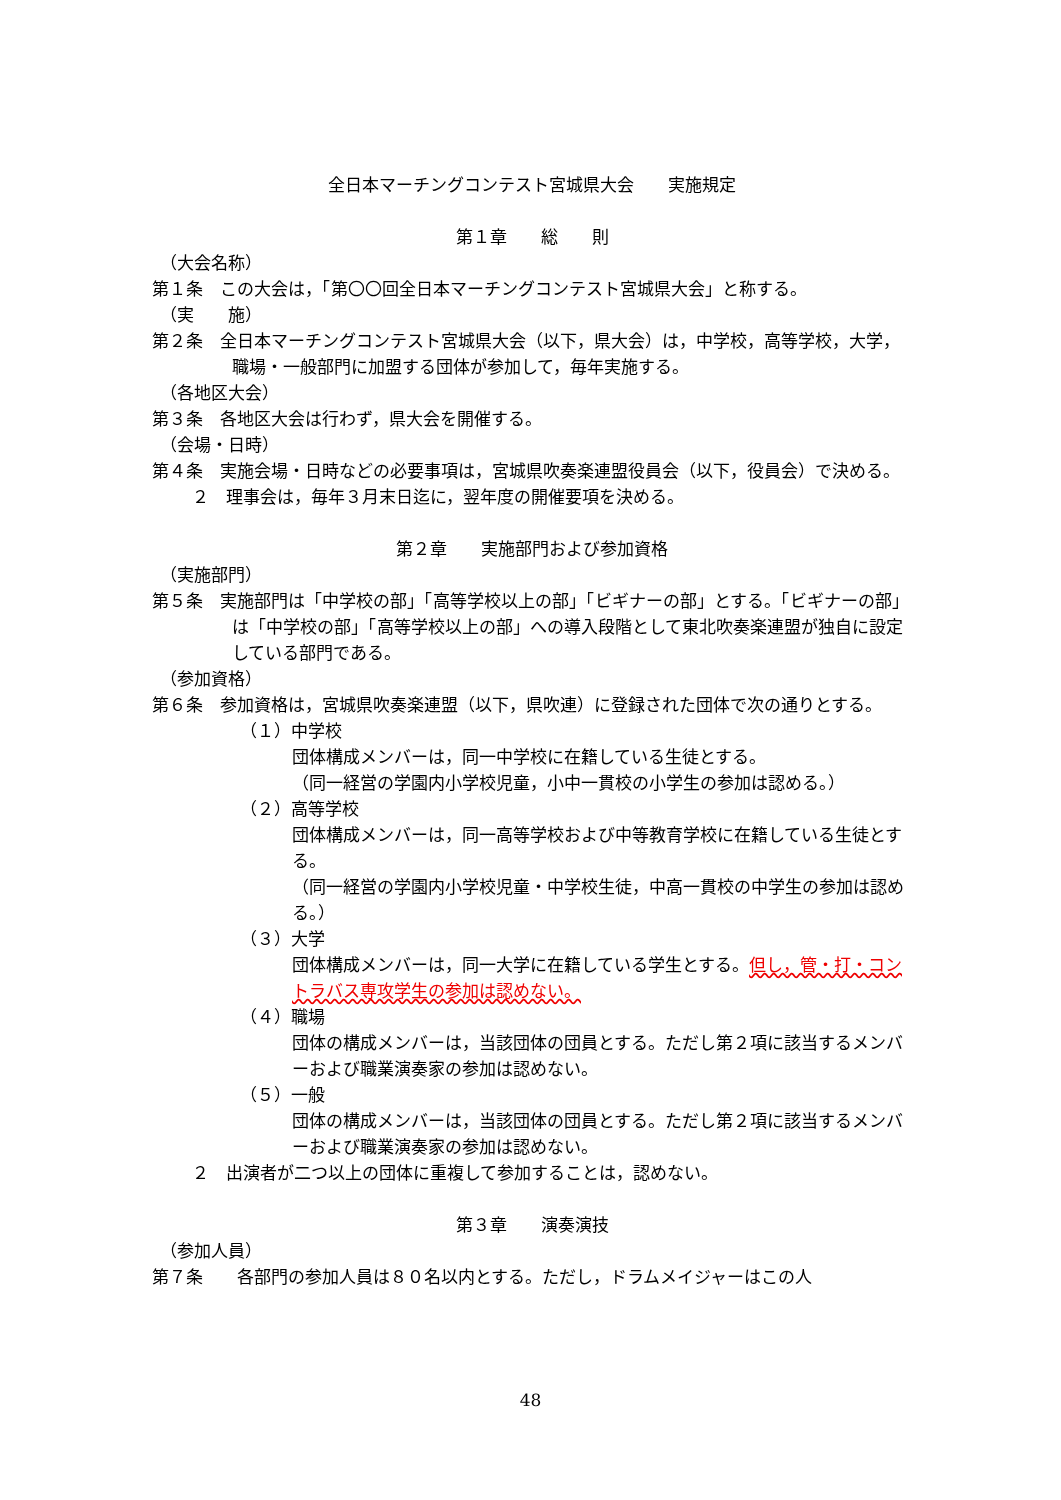全日本マーチングコンテスト宮城県大会　　実施規定
第１章　　総　　則
（大会名称）
第１条　この大会は，「第〇〇回全日本マーチングコンテスト宮城県大会」と称する。
（実　　施）
第２条　全日本マーチングコンテスト宮城県大会（以下，県大会）は，中学校，高等学校，大学，職場・一般部門に加盟する団体が参加して，毎年実施する。
（各地区大会）
第３条　各地区大会は行わず，県大会を開催する。
（会場・日時）
第４条　実施会場・日時などの必要事項は，宮城県吹奏楽連盟役員会（以下，役員会）で決める。
２　理事会は，毎年３月末日迄に，翌年度の開催要項を決める。
第２章　　実施部門および参加資格
（実施部門）
第５条　実施部門は「中学校の部」「高等学校以上の部」「ビギナーの部」とする。「ビギナーの部」は「中学校の部」「高等学校以上の部」への導入段階として東北吹奏楽連盟が独自に設定している部門である。
（参加資格）
第６条　参加資格は，宮城県吹奏楽連盟（以下，県吹連）に登録された団体で次の通りとする。
（１）中学校
団体構成メンバーは，同一中学校に在籍している生徒とする。
（同一経営の学園内小学校児童，小中一貫校の小学生の参加は認める。）
（２）高等学校
団体構成メンバーは，同一高等学校および中等教育学校に在籍している生徒とする。
（同一経営の学園内小学校児童・中学校生徒，中高一貫校の中学生の参加は認める。）
（３）大学
団体構成メンバーは，同一大学に在籍している学生とする。但し，管・打・コントラバス専攻学生の参加は認めない。
（４）職場
団体の構成メンバーは，当該団体の団員とする。ただし第２項に該当するメンバーおよび職業演奏家の参加は認めない。
（５）一般
団体の構成メンバーは，当該団体の団員とする。ただし第２項に該当するメンバーおよび職業演奏家の参加は認めない。
２　出演者が二つ以上の団体に重複して参加することは，認めない。
第３章　　演奏演技
（参加人員）
第７条　　各部門の参加人員は８０名以内とする。ただし，ドラムメイジャーはこの人
48